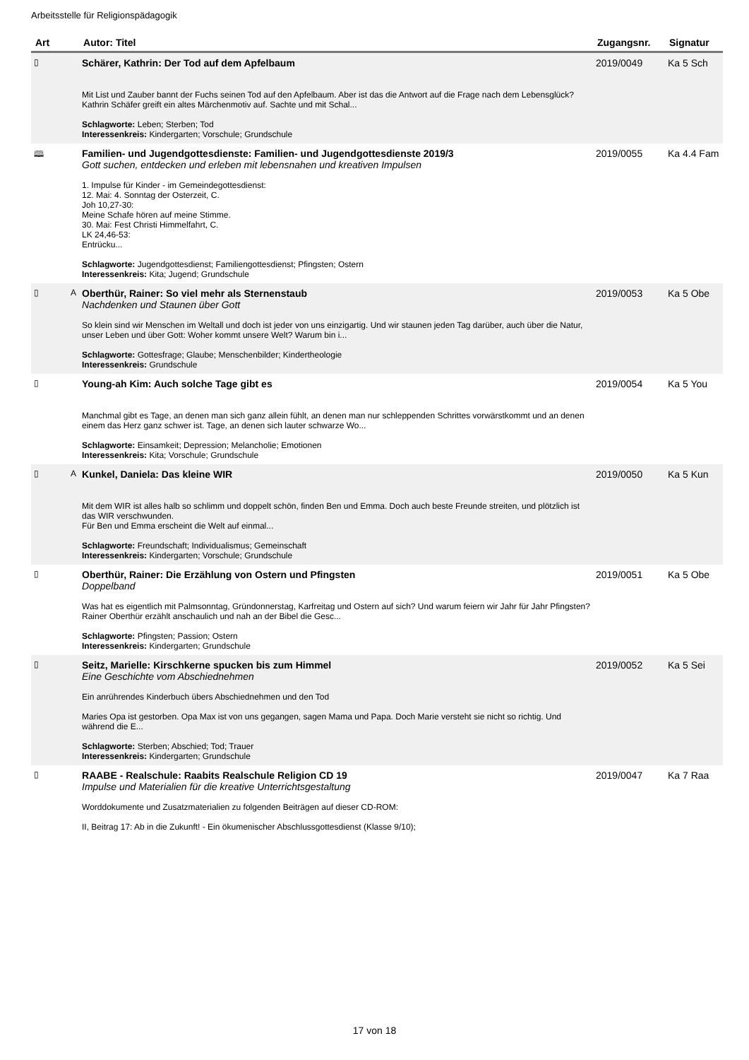Arbeitsstelle für Religionspädagogik
| Art | | Autor: Titel | Zugangsnr. | Signatur |
| --- | --- | --- | --- | --- |
| ▯ | | Schärer, Kathrin: Der Tod auf dem Apfelbaum Mit List und Zauber bannt der Fuchs seinen Tod auf den Apfelbaum. Aber ist das die Antwort auf die Frage nach dem Lebensglück? Kathrin Schäfer greift ein altes Märchenmotiv auf. Sachte und mit Schal... Schlagworte: Leben; Sterben; Tod Interessenkreis: Kindergarten; Vorschule; Grundschule | 2019/0049 | Ka 5 Sch |
| 🕮 | | Familien- und Jugendgottesdienste: Familien- und Jugendgottesdienste 2019/3 Gott suchen, entdecken und erleben mit lebensnahen und kreativen Impulsen 1. Impulse für Kinder - im Gemeindegottesdienst: 12. Mai: 4. Sonntag der Osterzeit, C. Joh 10,27-30: Meine Schafe hören auf meine Stimme. 30. Mai: Fest Christi Himmelfahrt, C. LK 24,46-53: Entrücku... Schlagworte: Jugendgottesdienst; Familiengottesdienst; Pfingsten; Ostern Interessenkreis: Kita; Jugend; Grundschule | 2019/0055 | Ka 4.4 Fam |
| ▯ | A | Oberthür, Rainer: So viel mehr als Sternenstaub Nachdenken und Staunen über Gott So klein sind wir Menschen im Weltall und doch ist jeder von uns einzigartig. Und wir staunen jeden Tag darüber, auch über die Natur, unser Leben und über Gott: Woher kommt unsere Welt? Warum bin i... Schlagworte: Gottesfrage; Glaube; Menschenbilder; Kindertheologie Interessenkreis: Grundschule | 2019/0053 | Ka 5 Obe |
| ▯ | | Young-ah Kim: Auch solche Tage gibt es Manchmal gibt es Tage, an denen man sich ganz allein fühlt, an denen man nur schleppenden Schrittes vorwärstkommt und an denen einem das Herz ganz schwer ist. Tage, an denen sich lauter schwarze Wo... Schlagworte: Einsamkeit; Depression; Melancholie; Emotionen Interessenkreis: Kita; Vorschule; Grundschule | 2019/0054 | Ka 5 You |
| ▯ | A | Kunkel, Daniela: Das kleine WIR Mit dem WIR ist alles halb so schlimm und doppelt schön, finden Ben und Emma. Doch auch beste Freunde streiten, und plötzlich ist das WIR verschwunden. Für Ben und Emma erscheint die Welt auf einmal... Schlagworte: Freundschaft; Individualismus; Gemeinschaft Interessenkreis: Kindergarten; Vorschule; Grundschule | 2019/0050 | Ka 5 Kun |
| ▯ | | Oberthür, Rainer: Die Erzählung von Ostern und Pfingsten Doppelband Was hat es eigentlich mit Palmsonntag, Gründonnerstag, Karfreitag und Ostern auf sich? Und warum feiern wir Jahr für Jahr Pfingsten? Rainer Oberthür erzählt anschaulich und nah an der Bibel die Gesc... Schlagworte: Pfingsten; Passion; Ostern Interessenkreis: Kindergarten; Grundschule | 2019/0051 | Ka 5 Obe |
| ▯ | | Seitz, Marielle: Kirschkerne spucken bis zum Himmel Eine Geschichte vom Abschiednehmen Ein anrührendes Kinderbuch übers Abschiednehmen und den Tod Maries Opa ist gestorben. Opa Max ist von uns gegangen, sagen Mama und Papa. Doch Marie versteht sie nicht so richtig. Und während die E... Schlagworte: Sterben; Abschied; Tod; Trauer Interessenkreis: Kindergarten; Grundschule | 2019/0052 | Ka 5 Sei |
| ▯ | | RAABE - Realschule: Raabits Realschule Religion CD 19 Impulse und Materialien für die kreative Unterrichtsgestaltung Worddokumente und Zusatzmaterialien zu folgenden Beiträgen auf dieser CD-ROM: II, Beitrag 17: Ab in die Zukunft! - Ein ökumenischer Abschlussgottesdienst (Klasse 9/10); | 2019/0047 | Ka 7 Raa |
17 von 18